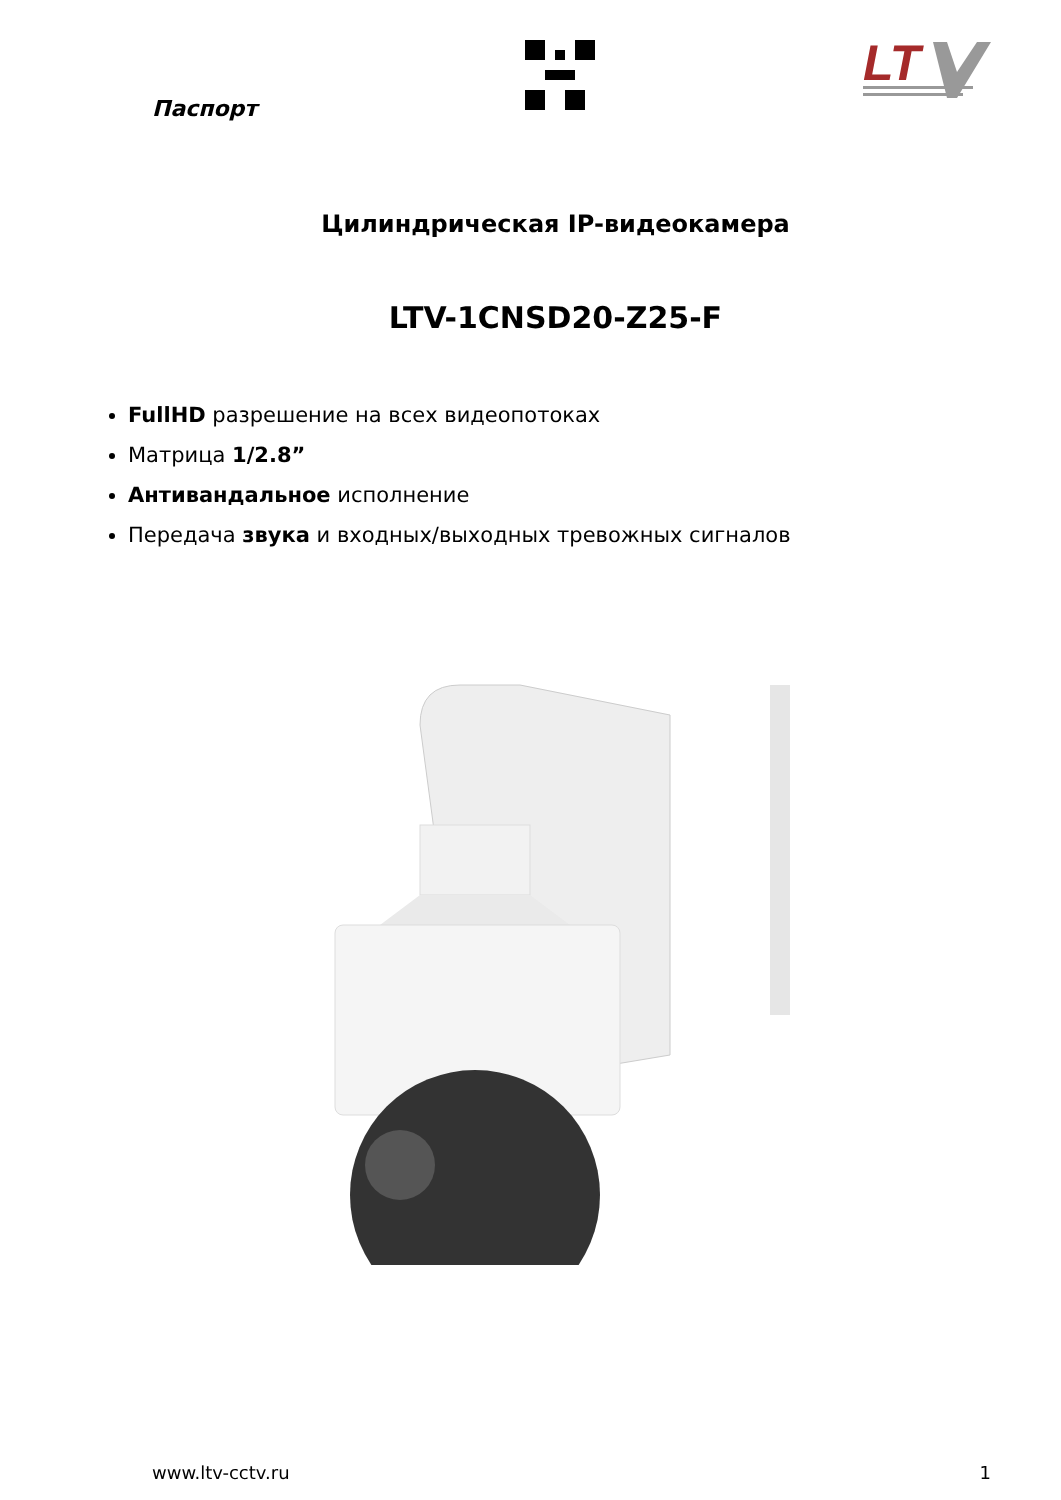Паспорт
LT
Цилиндрическая IP-видеокамера
LTV-1CNSD20-Z25-F
FullHD разрешение на всех видеопотоках
Матрица 1/2.8”
Антивандальное исполнение
Передача звука и входных/выходных тревожных сигналов
www.ltv-cctv.ru 1